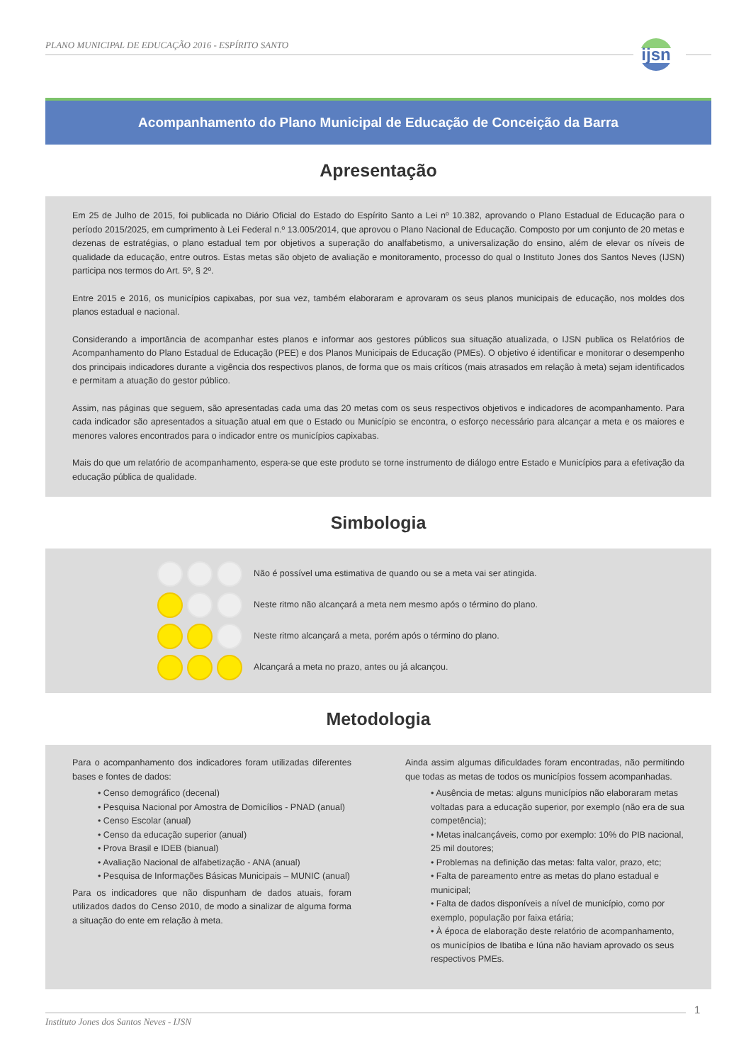PLANO MUNICIPAL DE EDUCAÇÃO 2016 - ESPÍRITO SANTO
ijsn
Acompanhamento do Plano Municipal de Educação de Conceição da Barra
Apresentação
Em 25 de Julho de 2015, foi publicada no Diário Oficial do Estado do Espírito Santo a Lei nº 10.382, aprovando o Plano Estadual de Educação para o período 2015/2025, em cumprimento à Lei Federal n.º 13.005/2014, que aprovou o Plano Nacional de Educação. Composto por um conjunto de 20 metas e dezenas de estratégias, o plano estadual tem por objetivos a superação do analfabetismo, a universalização do ensino, além de elevar os níveis de qualidade da educação, entre outros. Estas metas são objeto de avaliação e monitoramento, processo do qual o Instituto Jones dos Santos Neves (IJSN) participa nos termos do Art. 5º, § 2º.
Entre 2015 e 2016, os municípios capixabas, por sua vez, também elaboraram e aprovaram os seus planos municipais de educação, nos moldes dos planos estadual e nacional.
Considerando a importância de acompanhar estes planos e informar aos gestores públicos sua situação atualizada, o IJSN publica os Relatórios de Acompanhamento do Plano Estadual de Educação (PEE) e dos Planos Municipais de Educação (PMEs). O objetivo é identificar e monitorar o desempenho dos principais indicadores durante a vigência dos respectivos planos, de forma que os mais críticos (mais atrasados em relação à meta) sejam identificados e permitam a atuação do gestor público.
Assim, nas páginas que seguem, são apresentadas cada uma das 20 metas com os seus respectivos objetivos e indicadores de acompanhamento. Para cada indicador são apresentados a situação atual em que o Estado ou Município se encontra, o esforço necessário para alcançar a meta e os maiores e menores valores encontrados para o indicador entre os municípios capixabas.
Mais do que um relatório de acompanhamento, espera-se que este produto se torne instrumento de diálogo entre Estado e Municípios para a efetivação da educação pública de qualidade.
Simbologia
Não é possível uma estimativa de quando ou se a meta vai ser atingida.
Neste ritmo não alcançará a meta nem mesmo após o término do plano.
Neste ritmo alcançará a meta, porém após o término do plano.
Alcançará a meta no prazo, antes ou já alcançou.
Metodologia
Para o acompanhamento dos indicadores foram utilizadas diferentes bases e fontes de dados:
• Censo demográfico (decenal)
• Pesquisa Nacional por Amostra de Domicílios - PNAD (anual)
• Censo Escolar (anual)
• Censo da educação superior (anual)
• Prova Brasil e IDEB (bianual)
• Avaliação Nacional de alfabetização - ANA (anual)
• Pesquisa de Informações Básicas Municipais – MUNIC (anual)
Para os indicadores que não dispunham de dados atuais, foram utilizados dados do Censo 2010, de modo a sinalizar de alguma forma a situação do ente em relação à meta.
Ainda assim algumas dificuldades foram encontradas, não permitindo que todas as metas de todos os municípios fossem acompanhadas.
• Ausência de metas: alguns municípios não elaboraram metas voltadas para a educação superior, por exemplo (não era de sua competência);
• Metas inalcançáveis, como por exemplo: 10% do PIB nacional, 25 mil doutores;
• Problemas na definição das metas: falta valor, prazo, etc;
• Falta de pareamento entre as metas do plano estadual e municipal;
• Falta de dados disponíveis a nível de município, como por exemplo, população por faixa etária;
• À época de elaboração deste relatório de acompanhamento, os municípios de Ibatiba e Iúna não haviam aprovado os seus respectivos PMEs.
1
Instituto Jones dos Santos Neves - IJSN